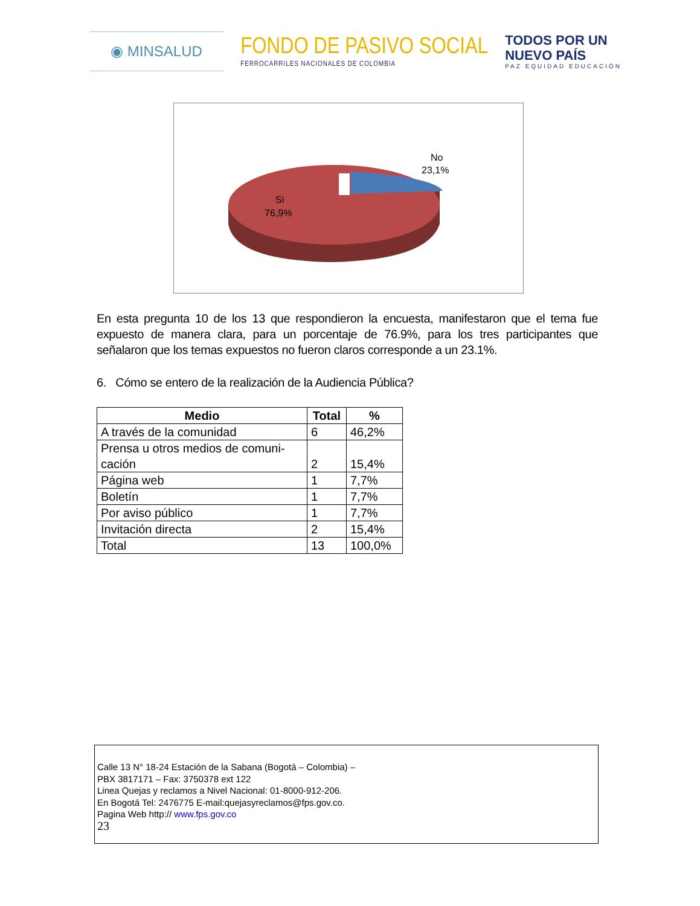◉ MINSALUD
FONDO DE PASIVO SOCIAL
FERROCARRILES NACIONALES DE COLOMBIA
TODOS POR UN
NUEVO PAÍS
PAZ EQUIDAD EDUCACIÓN
No
23,1%
Si
76,9%
En esta pregunta 10 de los 13 que respondieron la encuesta, manifestaron que el tema fue expuesto de manera clara, para un porcentaje de 76.9%, para los tres participantes que señalaron que los temas expuestos no fueron claros corresponde a un 23.1%.
6. Cómo se entero de la realización de la Audiencia Pública?
| Medio | Total | % |
| --- | --- | --- |
| A través de la comunidad | 6 | 46,2% |
| Prensa u otros medios de comuni- cación | 2 | 15,4% |
| Página web | 1 | 7,7% |
| Boletín | 1 | 7,7% |
| Por aviso público | 1 | 7,7% |
| Invitación directa | 2 | 15,4% |
| Total | 13 | 100,0% |
Calle 13 N° 18-24 Estación de la Sabana (Bogotá – Colombia) –
PBX 3817171 – Fax: 3750378 ext 122
Linea Quejas y reclamos a Nivel Nacional: 01-8000-912-206.
En Bogotá Tel: 2476775 E-mail:quejasyreclamos@fps.gov.co.
Pagina Web http:// www.fps.gov.co
23